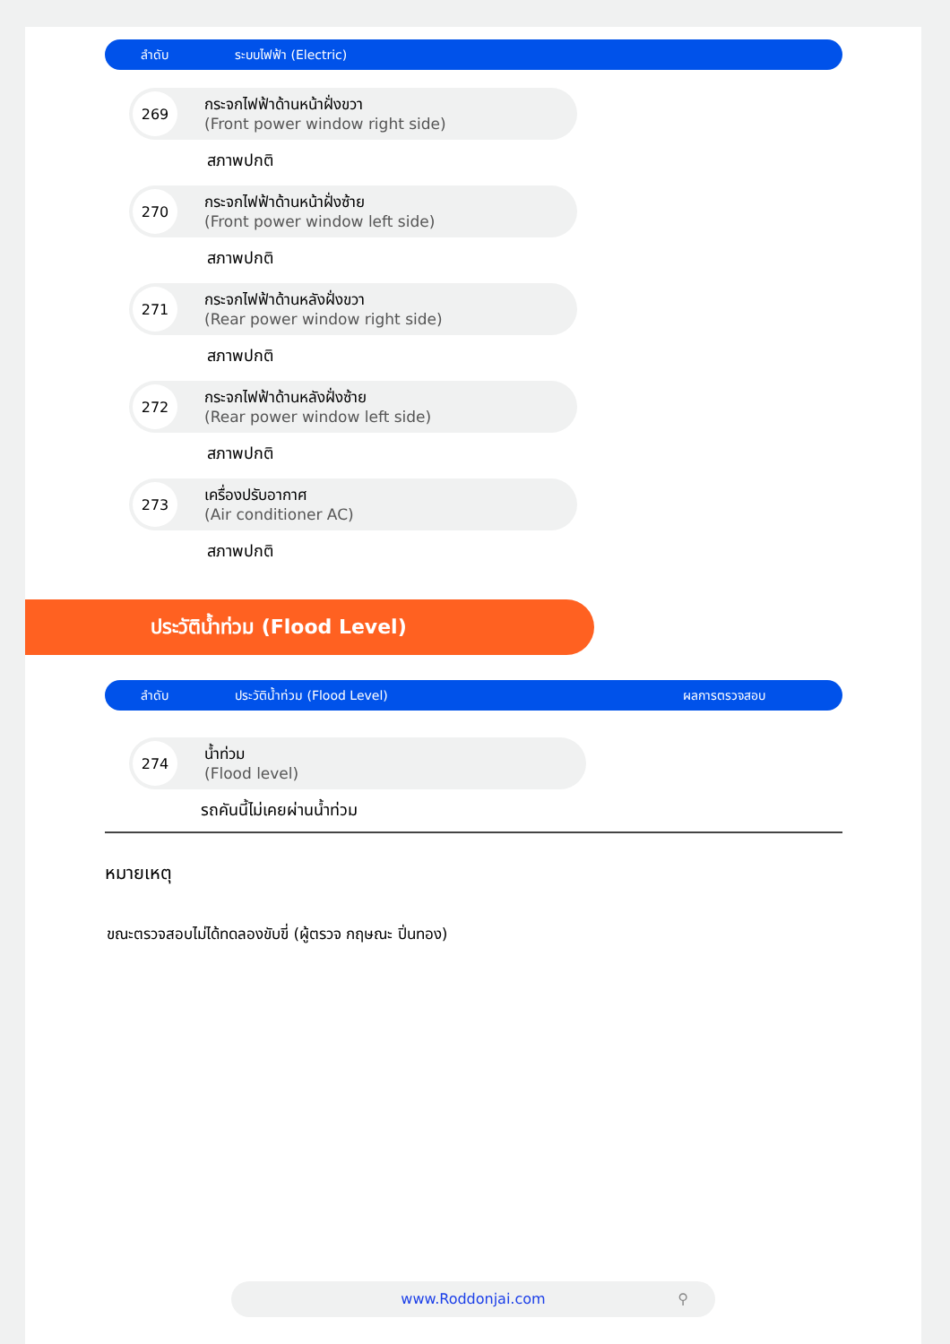ลำดับ ระบบไฟฟ้า (Electric)
269
กระจกไฟฟ้าด้านหน้าฝั่งขวา
(Front power window right side)
สภาพปกติ
270
กระจกไฟฟ้าด้านหน้าฝั่งซ้าย
(Front power window left side)
สภาพปกติ
271
กระจกไฟฟ้าด้านหลังฝั่งขวา
(Rear power window right side)
สภาพปกติ
272
กระจกไฟฟ้าด้านหลังฝั่งซ้าย
(Rear power window left side)
สภาพปกติ
273
เครื่องปรับอากาศ
(Air conditioner AC)
สภาพปกติ
ประวัติน้ำท่วม (Flood Level)
ลำดับ ประวัติน้ำท่วม (Flood Level) ผลการตรวจสอบ
274
น้ำท่วม
(Flood level)
รถคันนี้ไม่เคยผ่านน้ำท่วม
หมายเหตุ
ขณะตรวจสอบไม่ได้ทดลองขับขี่ (ผู้ตรวจ กฤษณะ ปิ่นทอง)
www.Roddonjai.com ⚲